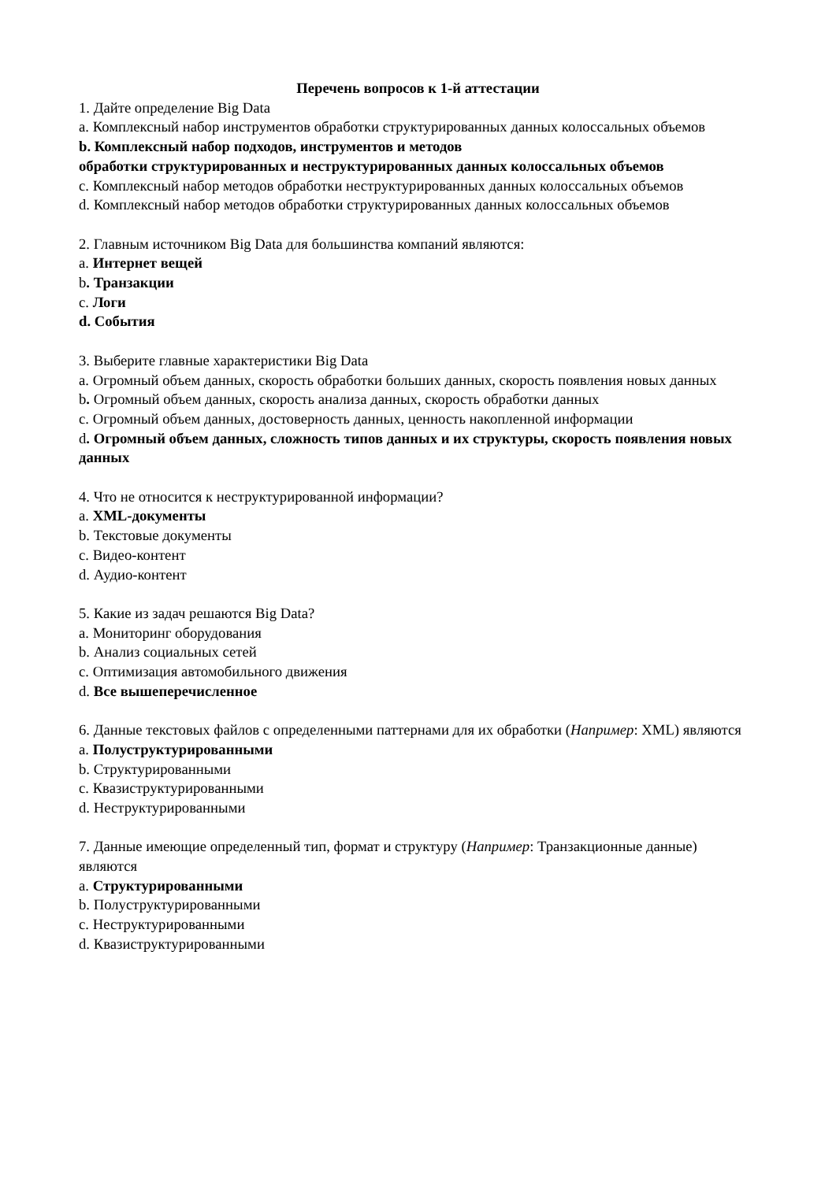Перечень вопросов к 1-й аттестации
1. Дайте определение Big Data
a. Комплексный набор инструментов обработки структурированных данных колоссальных объемов
b. Комплексный набор подходов, инструментов и методов
обработки структурированных и неструктурированных данных колоссальных объемов
c. Комплексный набор методов обработки неструктурированных данных колоссальных объемов
d. Комплексный набор методов обработки структурированных данных колоссальных объемов
2. Главным источником Big Data для большинства компаний являются:
a. Интернет вещей
b. Транзакции
c. Логи
d. События
3. Выберите главные характеристики Big Data
a. Огромный объем данных, скорость обработки больших данных, скорость появления новых данных
b. Огромный объем данных, скорость анализа данных, скорость обработки данных
c. Огромный объем данных, достоверность данных, ценность накопленной информации
d. Огромный объем данных, сложность типов данных и их структуры, скорость появления новых данных
4. Что не относится к неструктурированной информации?
a. XML-документы
b. Текстовые документы
c. Видео-контент
d. Аудио-контент
5. Какие из задач решаются Big Data?
a. Мониторинг оборудования
b. Анализ социальных сетей
c. Оптимизация автомобильного движения
d. Все вышеперечисленное
6. Данные текстовых файлов с определенными паттернами для их обработки (Например: XML) являются
a. Полуструктурированными
b. Структурированными
c. Квазиструктурированными
d. Неструктурированными
7. Данные имеющие определенный тип, формат и структуру (Например: Транзакционные данные) являются
a. Структурированными
b. Полуструктурированными
c. Неструктурированными
d. Квазиструктурированными